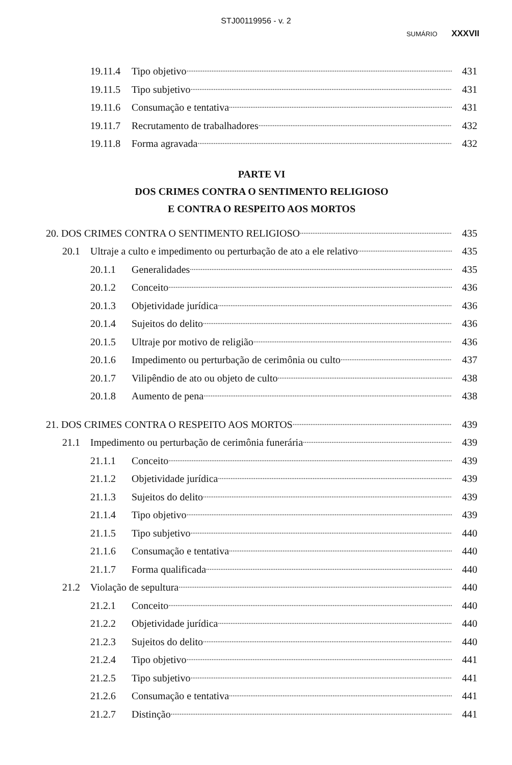STJ00119956 - v. 2
SUMÁRIO XXXVII
19.11.4 Tipo objetivo 431
19.11.5 Tipo subjetivo 431
19.11.6 Consumação e tentativa 431
19.11.7 Recrutamento de trabalhadores 432
19.11.8 Forma agravada 432
PARTE VI
DOS CRIMES CONTRA O SENTIMENTO RELIGIOSO
E CONTRA O RESPEITO AOS MORTOS
20. DOS CRIMES CONTRA O SENTIMENTO RELIGIOSO 435
20.1 Ultraje a culto e impedimento ou perturbação de ato a ele relativo 435
20.1.1 Generalidades 435
20.1.2 Conceito 436
20.1.3 Objetividade jurídica 436
20.1.4 Sujeitos do delito 436
20.1.5 Ultraje por motivo de religião 436
20.1.6 Impedimento ou perturbação de cerimônia ou culto 437
20.1.7 Vilipêndio de ato ou objeto de culto 438
20.1.8 Aumento de pena 438
21. DOS CRIMES CONTRA O RESPEITO AOS MORTOS 439
21.1 Impedimento ou perturbação de cerimônia funerária 439
21.1.1 Conceito 439
21.1.2 Objetividade jurídica 439
21.1.3 Sujeitos do delito 439
21.1.4 Tipo objetivo 439
21.1.5 Tipo subjetivo 440
21.1.6 Consumação e tentativa 440
21.1.7 Forma qualificada 440
21.2 Violação de sepultura 440
21.2.1 Conceito 440
21.2.2 Objetividade jurídica 440
21.2.3 Sujeitos do delito 440
21.2.4 Tipo objetivo 441
21.2.5 Tipo subjetivo 441
21.2.6 Consumação e tentativa 441
21.2.7 Distinção 441